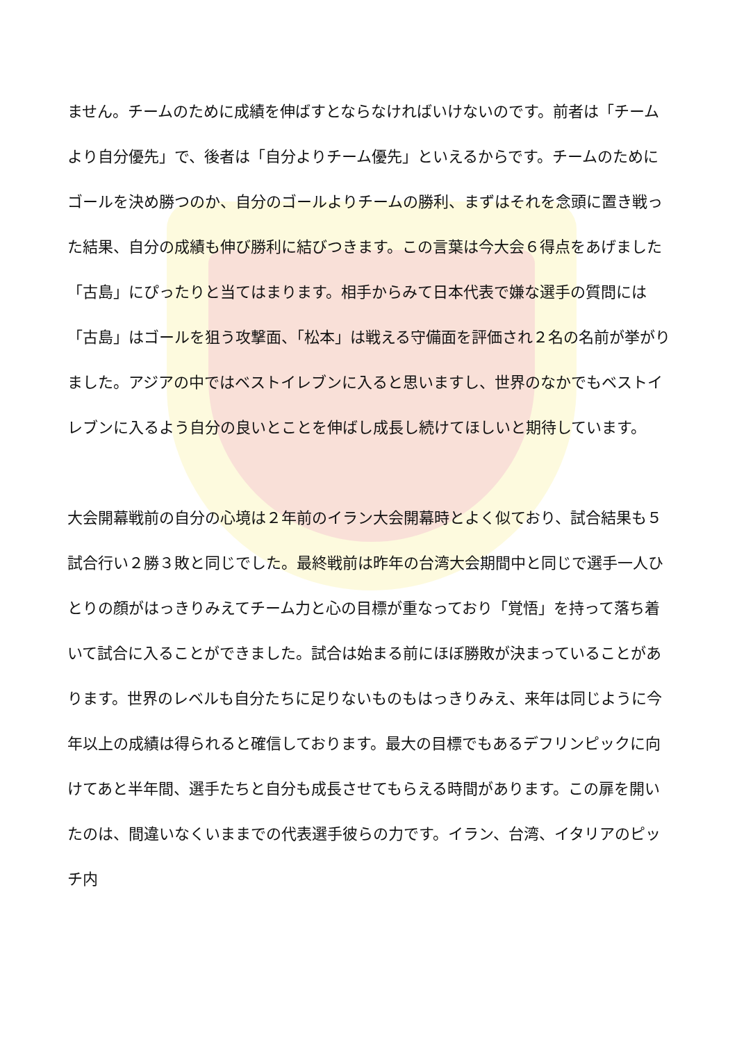ません。チームのために成績を伸ばすとならなければいけないのです。前者は「チームより自分優先」で、後者は「自分よりチーム優先」といえるからです。チームのためにゴールを決め勝つのか、自分のゴールよりチームの勝利、まずはそれを念頭に置き戦った結果、自分の成績も伸び勝利に結びつきます。この言葉は今大会６得点をあげました「古島」にぴったりと当てはまります。相手からみて日本代表で嫌な選手の質問には「古島」はゴールを狙う攻撃面、「松本」は戦える守備面を評価され２名の名前が挙がりました。アジアの中ではベストイレブンに入ると思いますし、世界のなかでもベストイレブンに入るよう自分の良いとことを伸ばし成長し続けてほしいと期待しています。
大会開幕戦前の自分の心境は２年前のイラン大会開幕時とよく似ており、試合結果も５試合行い２勝３敗と同じでした。最終戦前は昨年の台湾大会期間中と同じで選手一人ひとりの顔がはっきりみえてチーム力と心の目標が重なっており「覚悟」を持って落ち着いて試合に入ることができました。試合は始まる前にほぼ勝敗が決まっていることがあります。世界のレベルも自分たちに足りないものもはっきりみえ、来年は同じように今年以上の成績は得られると確信しております。最大の目標でもあるデフリンピックに向けてあと半年間、選手たちと自分も成長させてもらえる時間があります。この扉を開いたのは、間違いなくいままでの代表選手彼らの力です。イラン、台湾、イタリアのピッチ内